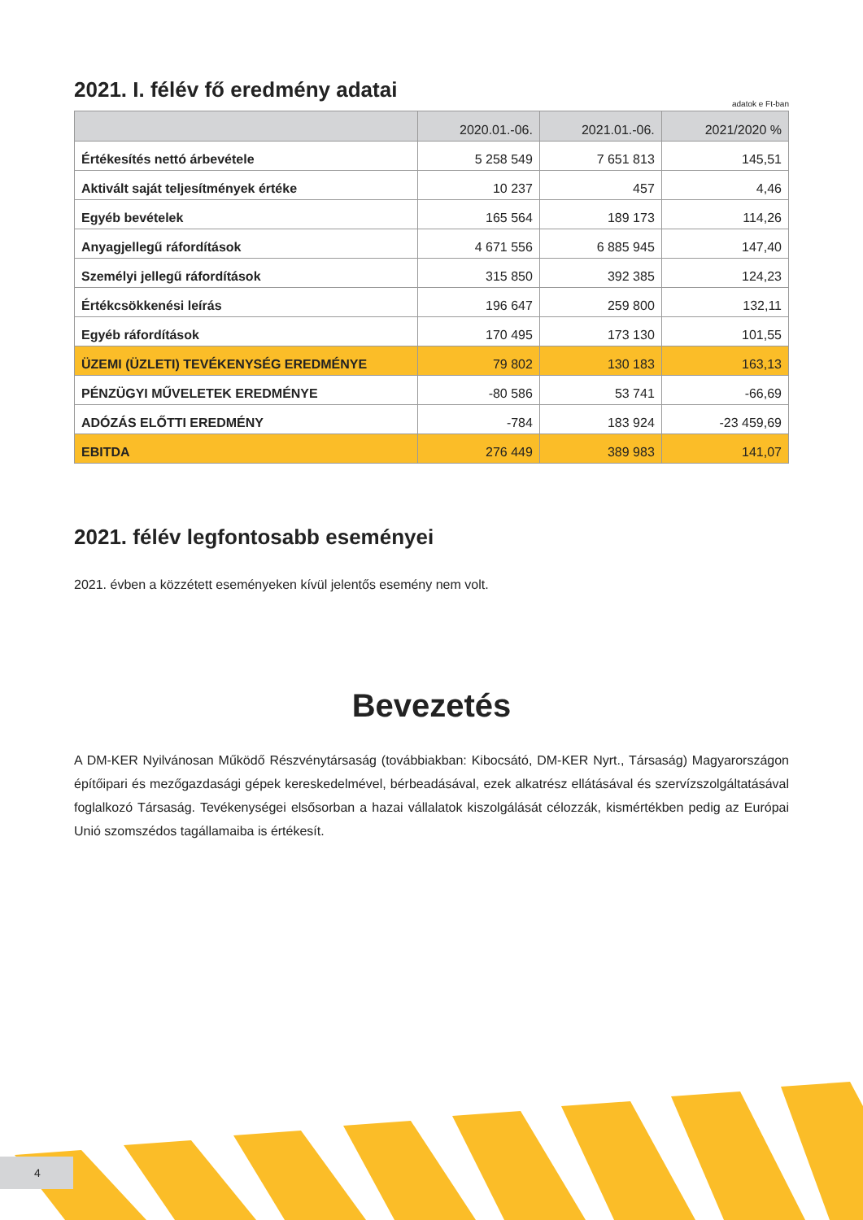2021. I. félév fő eredmény adatai
adatok e Ft-ban
| | 2020.01.-06. | 2021.01.-06. | 2021/2020 % |
| --- | --- | --- | --- |
| Értékesítés nettó árbevétele | 5 258 549 | 7 651 813 | 145,51 |
| Aktivált saját teljesítmények értéke | 10 237 | 457 | 4,46 |
| Egyéb bevételek | 165 564 | 189 173 | 114,26 |
| Anyagjellegű ráfordítások | 4 671 556 | 6 885 945 | 147,40 |
| Személyi jellegű ráfordítások | 315 850 | 392 385 | 124,23 |
| Értékcsökkenési leírás | 196 647 | 259 800 | 132,11 |
| Egyéb ráfordítások | 170 495 | 173 130 | 101,55 |
| ÜZEMI (ÜZLETI) TEVÉKENYSÉG EREDMÉNYE | 79 802 | 130 183 | 163,13 |
| PÉNZÜGYI MŰVELETEK EREDMÉNYE | -80 586 | 53 741 | -66,69 |
| ADÓZÁS ELŐTTI EREDMÉNY | -784 | 183 924 | -23 459,69 |
| EBITDA | 276 449 | 389 983 | 141,07 |
2021. félév legfontosabb eseményei
2021. évben a közzétett eseményeken kívül jelentős esemény nem volt.
Bevezetés
A DM-KER Nyilvánosan Működő Részvénytársaság (továbbiakban: Kibocsátó, DM-KER Nyrt., Társaság) Magyarországon építőipari és mezőgazdasági gépek kereskedelmével, bérbeadásával, ezek alkatrész ellátásával és szervízszolgáltatásával foglalkozó Társaság. Tevékenységei elsősorban a hazai vállalatok kiszolgálását célozzák, kismértékben pedig az Európai Unió szomszédos tagállamaiba is értékesít.
4